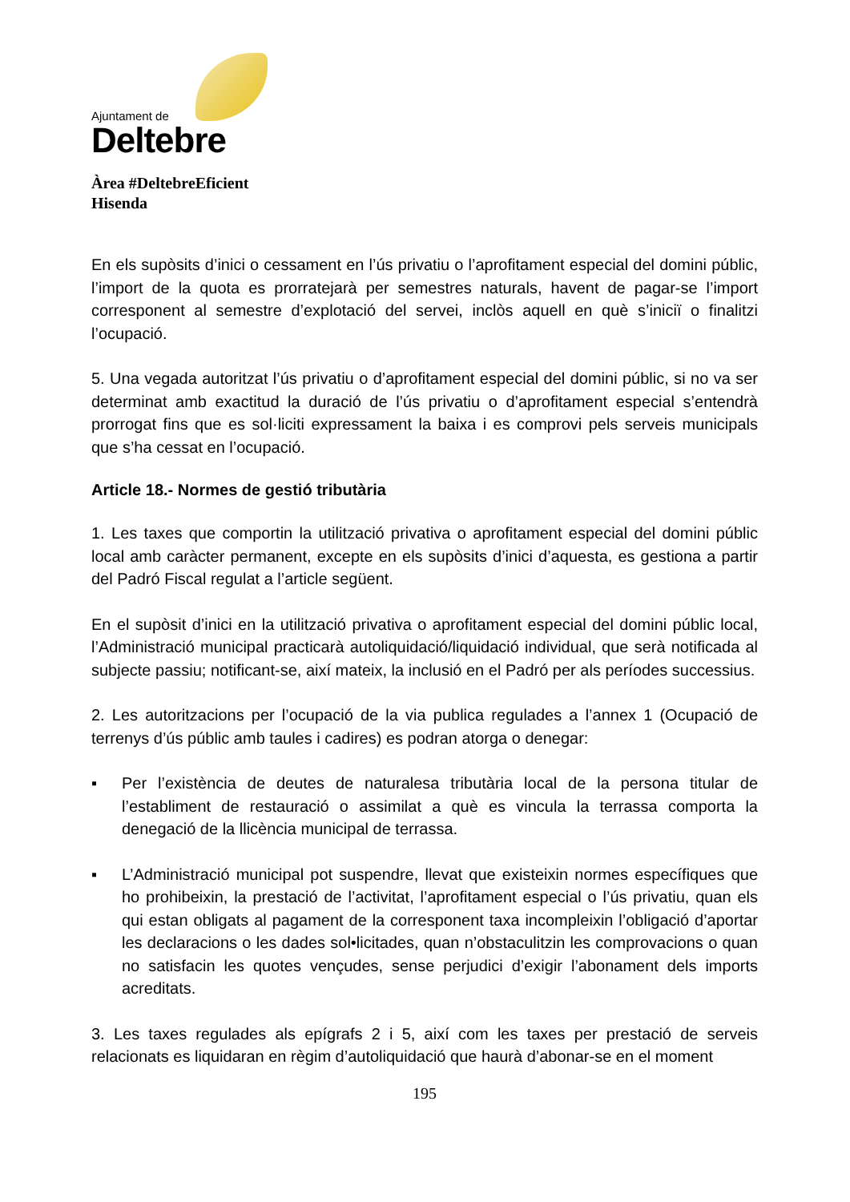Ajuntament de
Deltebre
Àrea #DeltebreEficient
Hisenda
En els supòsits d’inici o cessament en l’ús privatiu o l’aprofitament especial del domini públic, l’import de la quota es prorratejarà per semestres naturals, havent de pagar-se l’import corresponent al semestre d’explotació del servei, inclòs aquell en què s’iniciï o finalitzi l’ocupació.
5. Una vegada autoritzat l’ús privatiu o d’aprofitament especial del domini públic, si no va ser determinat amb exactitud la duració de l’ús privatiu o d’aprofitament especial s’entendrà prorrogat fins que es sol·liciti expressament la baixa i es comprovi pels serveis municipals que s’ha cessat en l’ocupació.
Article 18.- Normes de gestió tributària
1. Les taxes que comportin la utilització privativa o aprofitament especial del domini públic local amb caràcter permanent, excepte en els supòsits d’inici d’aquesta, es gestiona a partir del Padró Fiscal regulat a l’article següent.
En el supòsit d’inici en la utilització privativa o aprofitament especial del domini públic local, l’Administració municipal practicarà autoliquidació/liquidació individual, que serà notificada al subjecte passiu; notificant-se, així mateix, la inclusió en el Padró per als períodes successius.
2. Les autoritzacions per l’ocupació de la via publica regulades a l’annex 1 (Ocupació de terrenys d’ús públic amb taules i cadires) es podran atorga o denegar:
▪ Per l’existència de deutes de naturalesa tributària local de la persona titular de l’establiment de restauració o assimilat a què es vincula la terrassa comporta la denegació de la llicència municipal de terrassa.
▪ L’Administració municipal pot suspendre, llevat que existeixin normes específiques que ho prohibeixin, la prestació de l’activitat, l’aprofitament especial o l’ús privatiu, quan els qui estan obligats al pagament de la corresponent taxa incompleixin l’obligació d’aportar les declaracions o les dades sol•licitades, quan n’obstaculitzin les comprovacions o quan no satisfacin les quotes vençudes, sense perjudici d’exigir l’abonament dels imports acreditats.
3. Les taxes regulades als epígrafs 2 i 5, així com les taxes per prestació de serveis relacionats es liquidaran en règim d’autoliquidació que haurà d’abonar-se en el moment
195